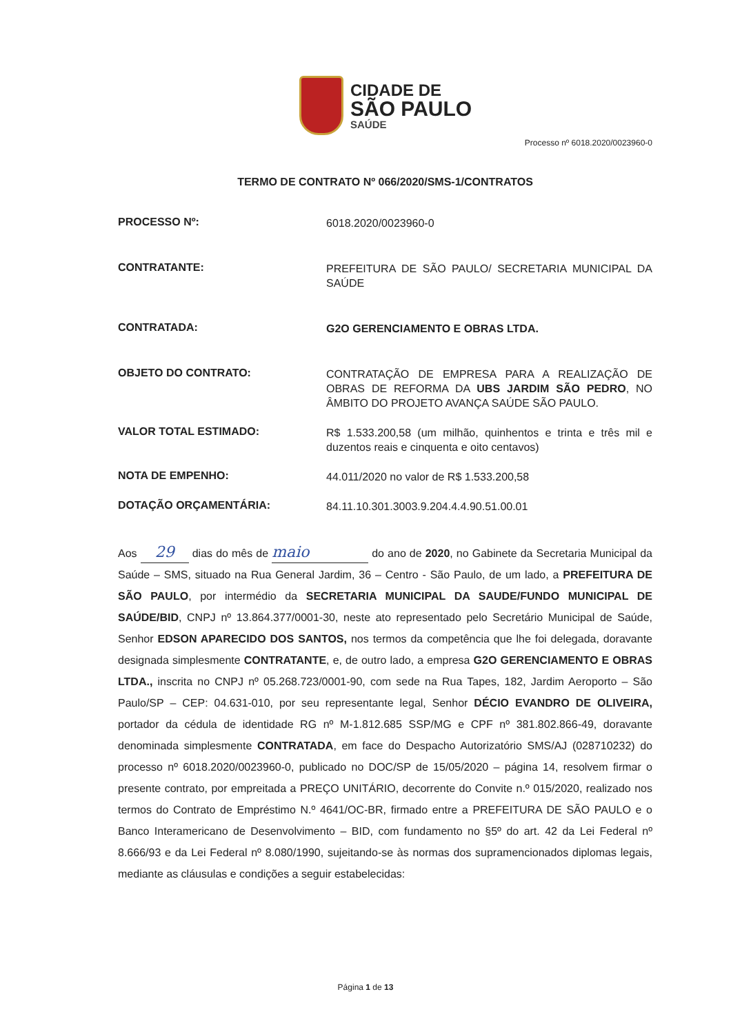CIDADE DE
SÃO PAULO
SAÚDE
Processo nº 6018.2020/0023960-0
TERMO DE CONTRATO Nº 066/2020/SMS-1/CONTRATOS
PROCESSO Nº:
6018.2020/0023960-0
CONTRATANTE:
PREFEITURA DE SÃO PAULO/ SECRETARIA MUNICIPAL DA SAÚDE
CONTRATADA:
G2O GERENCIAMENTO E OBRAS LTDA.
OBJETO DO CONTRATO:
CONTRATAÇÃO DE EMPRESA PARA A REALIZAÇÃO DE OBRAS DE REFORMA DA UBS JARDIM SÃO PEDRO, NO ÂMBITO DO PROJETO AVANÇA SAÚDE SÃO PAULO.
VALOR TOTAL ESTIMADO:
R$ 1.533.200,58 (um milhão, quinhentos e trinta e três mil e duzentos reais e cinquenta e oito centavos)
NOTA DE EMPENHO:
44.011/2020 no valor de R$ 1.533.200,58
DOTAÇÃO ORÇAMENTÁRIA:
84.11.10.301.3003.9.204.4.4.90.51.00.01
Aos 29 dias do mês de maio do ano de 2020, no Gabinete da Secretaria Municipal da Saúde – SMS, situado na Rua General Jardim, 36 – Centro - São Paulo, de um lado, a PREFEITURA DE SÃO PAULO, por intermédio da SECRETARIA MUNICIPAL DA SAUDE/FUNDO MUNICIPAL DE SAÚDE/BID, CNPJ nº 13.864.377/0001-30, neste ato representado pelo Secretário Municipal de Saúde, Senhor EDSON APARECIDO DOS SANTOS, nos termos da competência que lhe foi delegada, doravante designada simplesmente CONTRATANTE, e, de outro lado, a empresa G2O GERENCIAMENTO E OBRAS LTDA., inscrita no CNPJ nº 05.268.723/0001-90, com sede na Rua Tapes, 182, Jardim Aeroporto – São Paulo/SP – CEP: 04.631-010, por seu representante legal, Senhor DÉCIO EVANDRO DE OLIVEIRA, portador da cédula de identidade RG nº M-1.812.685 SSP/MG e CPF nº 381.802.866-49, doravante denominada simplesmente CONTRATADA, em face do Despacho Autorizatório SMS/AJ (028710232) do processo nº 6018.2020/0023960-0, publicado no DOC/SP de 15/05/2020 – página 14, resolvem firmar o presente contrato, por empreitada a PREÇO UNITÁRIO, decorrente do Convite n.º 015/2020, realizado nos termos do Contrato de Empréstimo N.º 4641/OC-BR, firmado entre a PREFEITURA DE SÃO PAULO e o Banco Interamericano de Desenvolvimento – BID, com fundamento no §5º do art. 42 da Lei Federal nº 8.666/93 e da Lei Federal nº 8.080/1990, sujeitando-se às normas dos supramencionados diplomas legais, mediante as cláusulas e condições a seguir estabelecidas:
Página 1 de 13